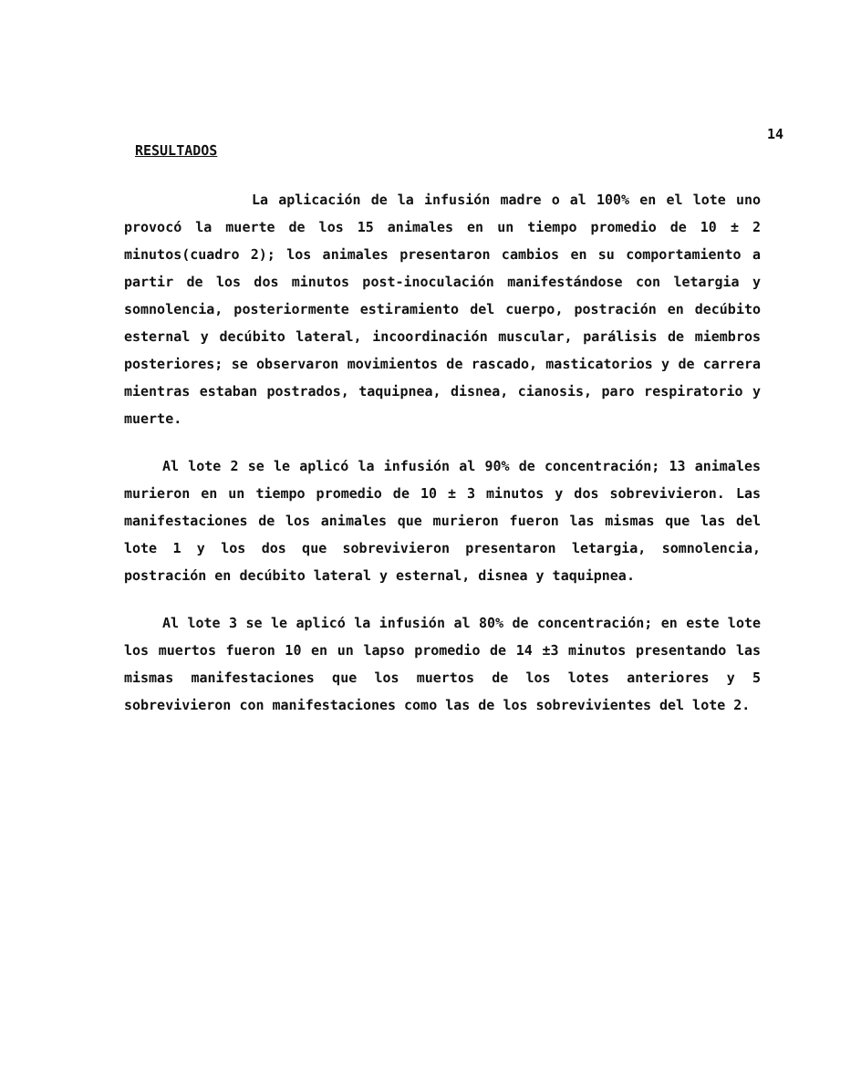14
RESULTADOS
La aplicación de la infusión madre o al 100% en el lote uno provocó la muerte de los 15 animales en un tiempo promedio de 10 ± 2 minutos(cuadro 2); los animales presentaron cambios en su comportamiento a partir de los dos minutos post-inoculación manifestándose con letargia y somnolencia, posteriormente estiramiento del cuerpo, postración en decúbito esternal y decúbito lateral, incoordinación muscular, parálisis de miembros posteriores; se observaron movimientos de rascado, masticatorios y de carrera mientras estaban postrados, taquipnea, disnea, cianosis, paro respiratorio y muerte.
Al lote 2 se le aplicó la infusión al 90% de concentración; 13 animales murieron en un tiempo promedio de 10 ± 3 minutos y dos sobrevivieron. Las manifestaciones de los animales que murieron fueron las mismas que las del lote 1 y los dos que sobrevivieron presentaron letargia, somnolencia, postración en decúbito lateral y esternal, disnea y taquipnea.
Al lote 3 se le aplicó la infusión al 80% de concentración; en este lote los muertos fueron 10 en un lapso promedio de 14 ±3 minutos presentando las mismas manifestaciones que los muertos de los lotes anteriores y 5 sobrevivieron con manifestaciones como las de los sobrevivientes del lote 2.